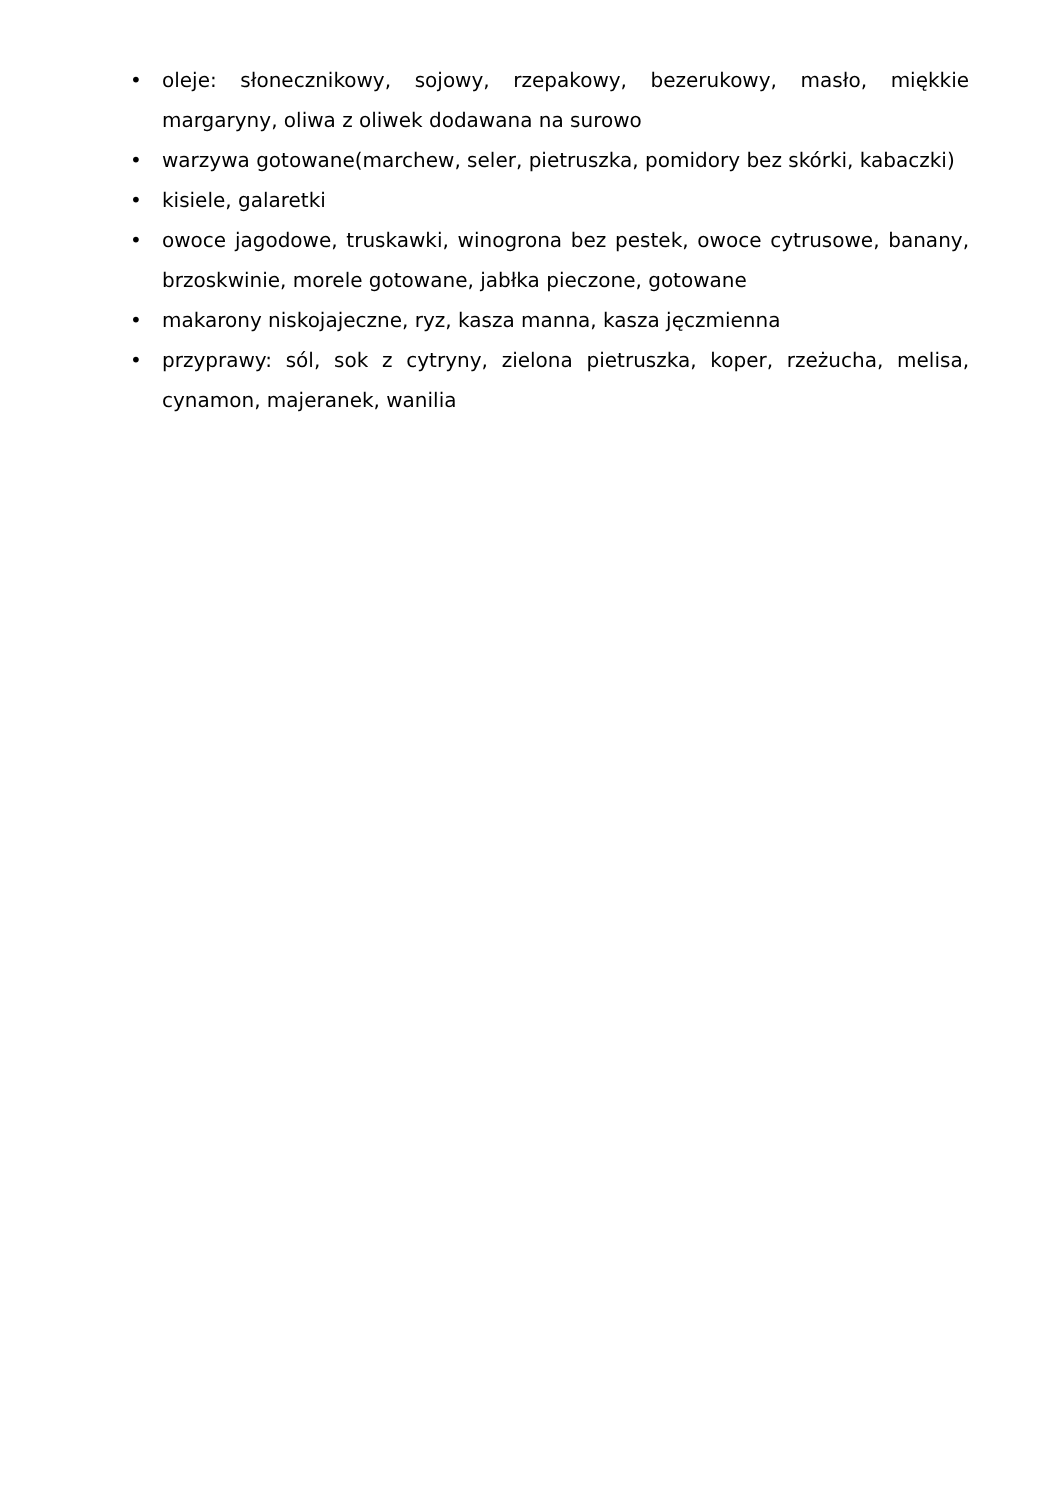• oleje: słonecznikowy, sojowy, rzepakowy, bezerukowy, masło, miękkie margaryny, oliwa z oliwek dodawana na surowo
• warzywa gotowane(marchew, seler, pietruszka, pomidory bez skórki, kabaczki)
• kisiele, galaretki
• owoce jagodowe, truskawki, winogrona bez pestek, owoce cytrusowe, banany, brzoskwinie, morele gotowane, jabłka pieczone, gotowane
• makarony niskojajeczne, ryz, kasza manna, kasza jęczmienna
• przyprawy: sól, sok z cytryny, zielona pietruszka, koper, rzeżucha, melisa, cynamon, majeranek, wanilia